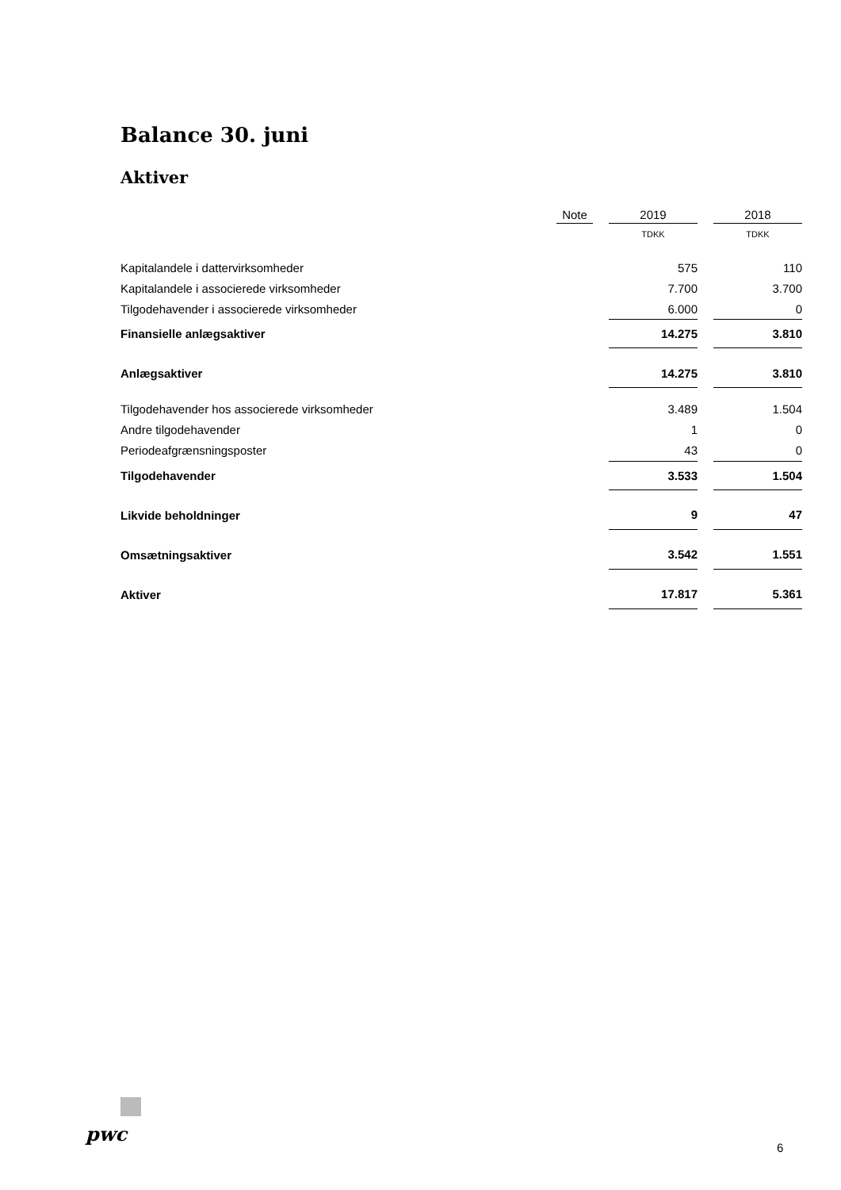Balance 30. juni
Aktiver
| | | Note | | 2019 | | 2018 |
| --- | --- | --- | --- | --- | --- | --- |
| | | | | TDKK | | TDKK |
| Kapitalandele i dattervirksomheder | | | | 575 | | 110 |
| Kapitalandele i associerede virksomheder | | | | 7.700 | | 3.700 |
| Tilgodehavender i associerede virksomheder | | | | 6.000 | | 0 |
| Finansielle anlægsaktiver | | | | 14.275 | | 3.810 |
| Anlægsaktiver | | | | 14.275 | | 3.810 |
| Tilgodehavender hos associerede virksomheder | | | | 3.489 | | 1.504 |
| Andre tilgodehavender | | | | 1 | | 0 |
| Periodeafgrænsningsposter | | | | 43 | | 0 |
| Tilgodehavender | | | | 3.533 | | 1.504 |
| Likvide beholdninger | | | | 9 | | 47 |
| Omsætningsaktiver | | | | 3.542 | | 1.551 |
| Aktiver | | | | 17.817 | | 5.361 |
pwc
6